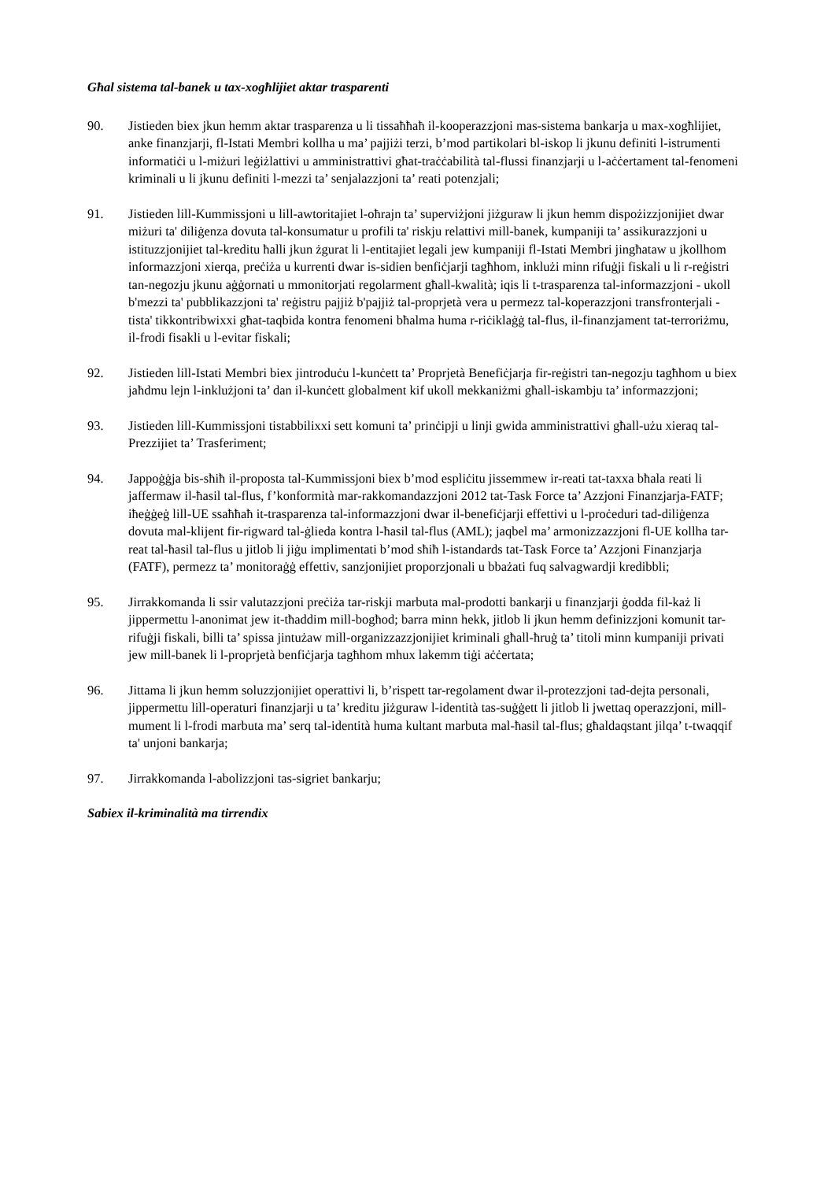Għal sistema tal-banek u tax-xogħlijiet aktar trasparenti
90. Jistieden biex jkun hemm aktar trasparenza u li tissaħħaħ il-kooperazzjoni mas-sistema bankarja u max-xogħlijiet, anke finanzjarji, fl-Istati Membri kollha u ma’ pajjiżi terzi, b’mod partikolari bl-iskop li jkunu definiti l-istrumenti informatiċi u l-miżuri leġiżlattivi u amministrattivi għat-traċċabilità tal-flussi finanzjarji u l-aċċertament tal-fenomeni kriminali u li jkunu definiti l-mezzi ta’ senjalazzjoni ta’ reati potenzjali;
91. Jistieden lill-Kummissjoni u lill-awtoritajiet l-oħrajn ta’ superviżjoni jiżguraw li jkun hemm dispożizzjonijiet dwar miżuri ta' diliġenza dovuta tal-konsumatur u profili ta' riskju relattivi mill-banek, kumpaniji ta’ assikurazzjoni u istituzzjonijiet tal-kreditu ħalli jkun żgurat li l-entitajiet legali jew kumpaniji fl-Istati Membri jingħataw u jkollhom informazzjoni xierqa, preċiża u kurrenti dwar is-sidien benfiċjarji tagħhom, inklużi minn rifuġji fiskali u li r-reġistri tan-negozju jkunu aġġornati u mmonitorjati regolarment għall-kwalità; iqis li t-trasparenza tal-informazzjoni - ukoll b'mezzi ta' pubblikazzjoni ta' reġistru pajjiż b'pajjiż tal-proprjetà vera u permezz tal-koperazzjoni transfronterjali - tista' tikkontribwixxi għat-taqbida kontra fenomeni bħalma huma r-riċiklaġġ tal-flus, il-finanzjament tat-terroriżmu, il-frodi fisakli u l-evitar fiskali;
92. Jistieden lill-Istati Membri biex jintroduċu l-kunċett ta’ Proprjetà Benefiċjarja fir-reġistri tan-negozju tagħhom u biex jaħdmu lejn l-inklużjoni ta’ dan il-kunċett globalment kif ukoll mekkaniżmi għall-iskambju ta’ informazzjoni;
93. Jistieden lill-Kummissjoni tistabbilixxi sett komuni ta’ prinċipji u linji gwida amministrattivi għall-użu xieraq tal-Prezzijiet ta’ Trasferiment;
94. Jappoġġja bis-sħiħ il-proposta tal-Kummissjoni biex b’mod espliċitu jissemmew ir-reati tat-taxxa bħala reati li jaffermaw il-ħasil tal-flus, f’konformità mar-rakkomandazzjoni 2012 tat-Task Force ta’ Azzjoni Finanzjarja-FATF; iħeġġeġ lill-UE ssaħħaħ it-trasparenza tal-informazzjoni dwar il-benefiċjarji effettivi u l-proċeduri tad-diliġenza dovuta mal-klijent fir-rigward tal-ġlieda kontra l-ħasil tal-flus (AML); jaqbel ma’ armonizzazzjoni fl-UE kollha tar-reat tal-ħasil tal-flus u jitlob li jiġu implimentati b’mod sħiħ l-istandards tat-Task Force ta’ Azzjoni Finanzjarja (FATF), permezz ta’ monitoraġġ effettiv, sanzjonijiet proporzjonali u bbażati fuq salvagwardji kredibbli;
95. Jirrakkomanda li ssir valutazzjoni preċiża tar-riskji marbuta mal-prodotti bankarji u finanzjarji ġodda fil-każ li jippermettu l-anonimat jew it-tħaddim mill-bogħod; barra minn hekk, jitlob li jkun hemm definizzjoni komunit tar-rifuġji fiskali, billi ta’ spissa jintużaw mill-organizzazzjonijiet kriminali għall-ħruġ ta’ titoli minn kumpaniji privati jew mill-banek li l-proprjetà benfiċjarja tagħhom mhux lakemm tiġi aċċertata;
96. Jittama li jkun hemm soluzzjonijiet operattivi li, b’rispett tar-regolament dwar il-protezzjoni tad-dejta personali, jippermettu lill-operaturi finanzjarji u ta’ kreditu jiżguraw l-identità tas-suġġett li jitlob li jwettaq operazzjoni, mill-mument li l-frodi marbuta ma’ serq tal-identità huma kultant marbuta mal-ħasil tal-flus; għaldaqstant jilqa’ t-twaqqif ta' unjoni bankarja;
97. Jirrakkomanda l-abolizzjoni tas-sigriet bankarju;
Sabiex il-kriminalità ma tirrendix